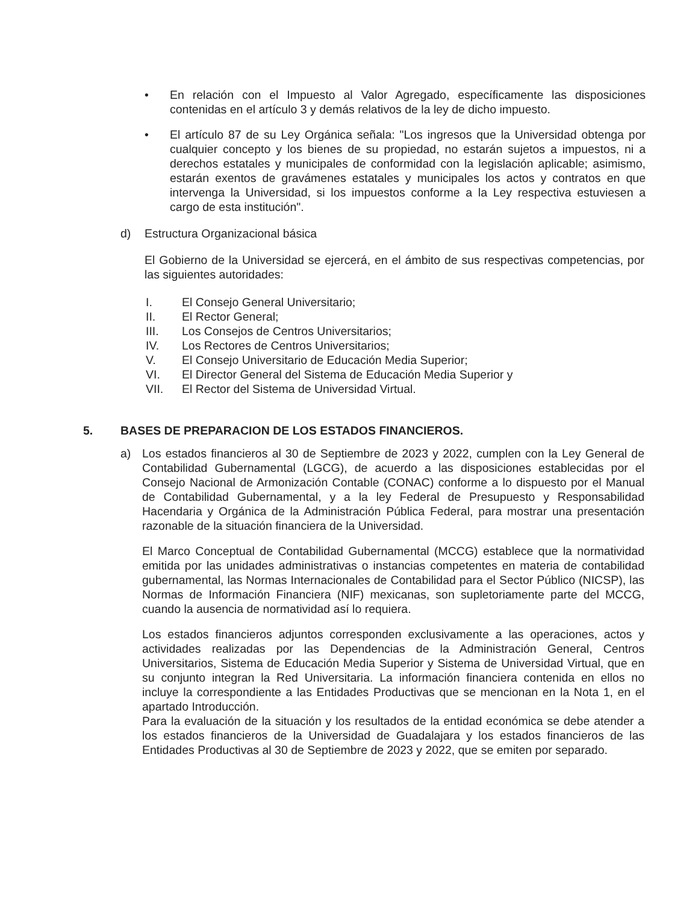• En relación con el Impuesto al Valor Agregado, específicamente las disposiciones contenidas en el artículo 3 y demás relativos de la ley de dicho impuesto.
• El artículo 87 de su Ley Orgánica señala: "Los ingresos que la Universidad obtenga por cualquier concepto y los bienes de su propiedad, no estarán sujetos a impuestos, ni a derechos estatales y municipales de conformidad con la legislación aplicable; asimismo, estarán exentos de gravámenes estatales y municipales los actos y contratos en que intervenga la Universidad, si los impuestos conforme a la Ley respectiva estuviesen a cargo de esta institución".
d) Estructura Organizacional básica
El Gobierno de la Universidad se ejercerá, en el ámbito de sus respectivas competencias, por las siguientes autoridades:
I. El Consejo General Universitario;
II. El Rector General;
III. Los Consejos de Centros Universitarios;
IV. Los Rectores de Centros Universitarios;
V. El Consejo Universitario de Educación Media Superior;
VI. El Director General del Sistema de Educación Media Superior y
VII. El Rector del Sistema de Universidad Virtual.
5. BASES DE PREPARACION DE LOS ESTADOS FINANCIEROS.
a) Los estados financieros al 30 de Septiembre de 2023 y 2022, cumplen con la Ley General de Contabilidad Gubernamental (LGCG), de acuerdo a las disposiciones establecidas por el Consejo Nacional de Armonización Contable (CONAC) conforme a lo dispuesto por el Manual de Contabilidad Gubernamental, y a la ley Federal de Presupuesto y Responsabilidad Hacendaria y Orgánica de la Administración Pública Federal, para mostrar una presentación razonable de la situación financiera de la Universidad.
El Marco Conceptual de Contabilidad Gubernamental (MCCG) establece que la normatividad emitida por las unidades administrativas o instancias competentes en materia de contabilidad gubernamental, las Normas Internacionales de Contabilidad para el Sector Público (NICSP), las Normas de Información Financiera (NIF) mexicanas, son supletoriamente parte del MCCG, cuando la ausencia de normatividad así lo requiera.
Los estados financieros adjuntos corresponden exclusivamente a las operaciones, actos y actividades realizadas por las Dependencias de la Administración General, Centros Universitarios, Sistema de Educación Media Superior y Sistema de Universidad Virtual, que en su conjunto integran la Red Universitaria. La información financiera contenida en ellos no incluye la correspondiente a las Entidades Productivas que se mencionan en la Nota 1, en el apartado Introducción.
Para la evaluación de la situación y los resultados de la entidad económica se debe atender a los estados financieros de la Universidad de Guadalajara y los estados financieros de las Entidades Productivas al 30 de Septiembre de 2023 y 2022, que se emiten por separado.